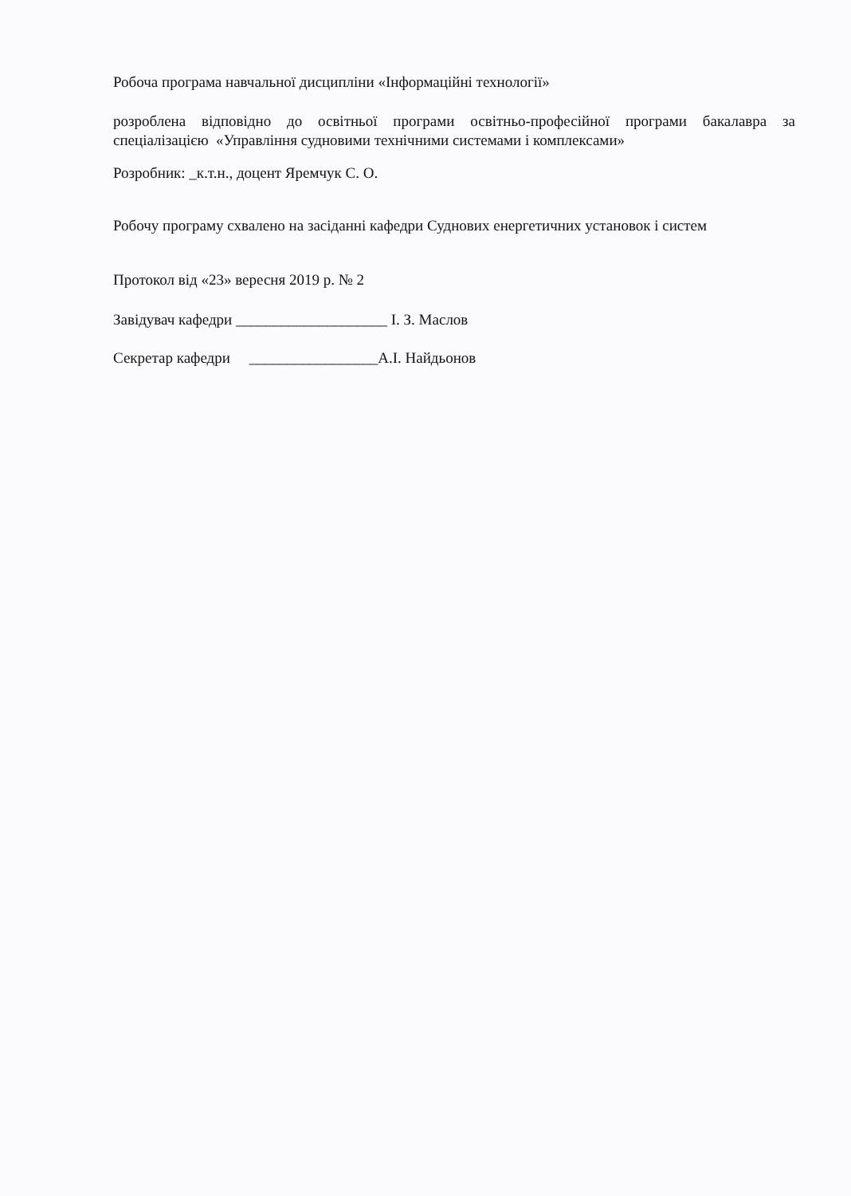Робоча програма навчальної дисципліни «Інформаційні технології»
розроблена відповідно до освітньої програми освітньо-професійної програми бакалавра за спеціалізацією «Управління судновими технічними системами і комплексами»
Розробник: _к.т.н., доцент Яремчук С. О.
Робочу програму схвалено на засіданні кафедри Суднових енергетичних установок і систем
Протокол від «23» вересня 2019 р. № 2
Завідувач кафедри ____________________ І. З. Маслов
Секретар кафедри _________________А.І. Найдьонов